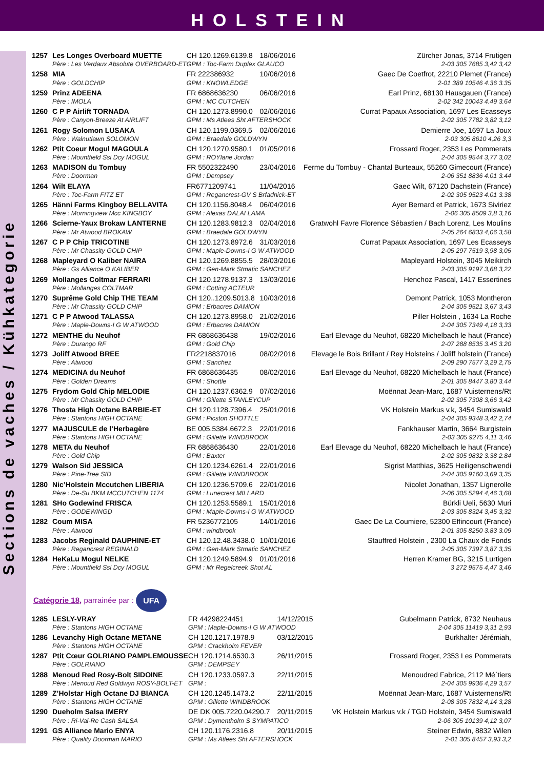HOLSTEIN
Sections de vaches / Kühkategorie
| 1257 | Les Longes Overboard MUETTE | CH 120.1269.6139.8 | 18/06/2016 | Zürcher Jonas, 3714 Frutigen |
| | Père : Les Verdaux Absolute OVERBOARD-ET | GPM : Toc-Farm Duplex GLAUCO | | 2-03 305 7685 3,42 3,42 |
| 1258 | MIA | FR 222386932 | 10/06/2016 | Gaec De Coetfrot, 22210 Plemet (France) |
| | Père : GOLDCHIP | GPM : KNOWLEDGE | | 2-01 389 10546 4.36 3.35 |
| 1259 | Prinz ADEENA | FR 6868636230 | 06/06/2016 | Earl Prinz, 68130 Hausgauen (France) |
| | Père : IMOLA | GPM : MC CUTCHEN | | 2-02 342 10043 4.49 3.64 |
| 1260 | C P P Airlift TORNADA | CH 120.1273.8990.0 | 02/06/2016 | Currat Papaux Association, 1697 Les Ecasseys |
| | Père : Canyon-Breeze At AIRLIFT | GPM : Ms Atlees Sht AFTERSHOCK | | 2-02 305 7782 3,82 3,12 |
| 1261 | Rogy Solomon LUSAKA | CH 120.1199.0369.5 | 02/06/2016 | Demierre Joe, 1697 La Joux |
| | Père : Walnutlawn SOLOMON | GPM : Braedale GOLDWYN | | 2-03 305 8610 4,26 3,3 |
| 1262 | Ptit Coeur Mogul MAGOULA | CH 120.1270.9580.1 | 01/05/2016 | Frossard Roger, 2353 Les Pommerats |
| | Père : Mountfield Ssi Dcy MOGUL | GPM : ROYlane Jordan | | 2-04 305 9544 3,77 3,02 |
| 1263 | MADISON du Tombuy | FR 5502322490 | 23/04/2016 | Ferme du Tombuy - Chantal Burteaux, 55260 Gimecourt (France) |
| | Père : Doorman | GPM : Dempsey | | 2-06 351 8836 4.01 3.44 |
| 1264 | Wilt ELAYA | FR6771209741 | 11/04/2016 | Gaec Wilt, 67120 Dachstein (France) |
| | Père : Toc-Farm FITZ ET | GPM : Regancrest-GV S Brfadnick-ET | | 2-02 305 9523 4.01 3.38 |
| 1265 | Hänni Farms Kingboy BELLAVITA | CH 120.1156.8048.4 | 06/04/2016 | Ayer Bernard et Patrick, 1673 Siviriez |
| | Père : Morningview Mcc KINGBOY | GPM : Alexas DALAI LAMA | | 2-06 305 8509 3,8 3,16 |
| 1266 | Scierne-Yaux Brokaw LANTERNE | CH 120.1283.9812.3 | 02/04/2016 | Gratwohl Favre Florence Sébastien / Bach Lorenz, Les Moulins |
| | Père : Mr Atwood BROKAW | GPM : Braedale GOLDWYN | | 2-05 264 6833 4,06 3,58 |
| 1267 | C P P Chip TRICOTINE | CH 120.1273.8972.6 | 31/03/2016 | Currat Papaux Association, 1697 Les Ecasseys |
| | Père : Mr Chassity GOLD CHIP | GPM : Maple-Downs-I G W ATWOOD | | 2-05 297 7519 3,98 3,05 |
| 1268 | Mapleyard O Kaliber NAIRA | CH 120.1269.8855.5 | 28/03/2016 | Mapleyard Holstein, 3045 Meikirch |
| | Père : Gs Alliance O KALIBER | GPM : Gen-Mark Stmatic SANCHEZ | | 2-03 305 9197 3,68 3,22 |
| 1269 | Mollanges Coltmar FERRARI | CH 120.1278.9137.3 | 13/03/2016 | Henchoz Pascal, 1417 Essertines |
| | Père : Mollanges COLTMAR | GPM : Cotting ACTEUR | | |
| 1270 | Suprême Gold Chip THE TEAM | CH 120..1209.5013.8 | 10/03/2016 | Demont Patrick, 1053 Montheron |
| | Père : Mr Chassity GOLD CHIP | GPM : Erbacres DAMION | | 2-04 305 9521 3,67 3,43 |
| 1271 | C P P Atwood TALASSA | CH 120.1273.8958.0 | 21/02/2016 | Piller Holstein , 1634 La Roche |
| | Père : Maple-Downs-I G W ATWOOD | GPM : Erbacres DAMION | | 2-04 305 7349 4,18 3,33 |
| 1272 | MENTHE du Neuhof | FR 6868636438 | 19/02/2016 | Earl Elevage du Neuhof, 68220 Michelbach le haut (France) |
| | Père : Durango RF | GPM : Gold Chip | | 2-07 288 8535 3.45 3.20 |
| 1273 | Joliff Atwood BREE | FR2218837016 | 08/02/2016 | Elevage le Bois Brillant / Rey Holsteins / Joliff holstein (France) |
| | Père : Atwood | GPM : Sanchez | | 2-09 290 7577 3,29 2,75 |
| 1274 | MEDICINA du Neuhof | FR 6868636435 | 08/02/2016 | Earl Elevage du Neuhof, 68220 Michelbach le haut (France) |
| | Père : Golden Dreams | GPM : Shottle | | 2-01 305 8447 3.80 3.44 |
| 1275 | Frydom Gold Chip MELODIE | CH 120.1237.6362.9 | 07/02/2016 | Moënnat Jean-Marc, 1687 Vuisternens/Rt |
| | Père : Mr Chassity GOLD CHIP | GPM : Gillette STANLEYCUP | | 2-02 305 7308 3,66 3,42 |
| 1276 | Thosta High Octane BARBIE-ET | CH 120.1128.7396.4 | 25/01/2016 | VK Holstein Markus v.k, 3454 Sumiswald |
| | Père : Stantons HIGH OCTANE | GPM : Picston SHOTTLE | | 2-04 305 9348 3,42 2,74 |
| 1277 | MAJUSCULE de l’Herbagère | BE 005.5384.6672.3 | 22/01/2016 | Fankhauser Martin, 3664 Burgistein |
| | Père : Stantons HIGH OCTANE | GPM : Gillette WINDBROOK | | 2-03 305 9275 4,11 3,46 |
| 1278 | META du Neuhof | FR 6868636430 | 22/01/2016 | Earl Elevage du Neuhof, 68220 Michelbach le haut (France) |
| | Père : Gold Chip | GPM : Baxter | | 2-02 305 9832 3.38 2.84 |
| 1279 | Walson Sid JESSICA | CH 120.1234.6261.4 | 22/01/2016 | Sigrist Matthias, 3625 Heiligenschwendi |
| | Père : Pine-Tree SID | GPM : Gillette WINDBROOK | | 2-04 305 9160 3,69 3,35 |
| 1280 | Nic’Holstein Mccutchen LIBERIA | CH 120.1236.5709.6 | 22/01/2016 | Nicolet Jonathan, 1357 Lignerolle |
| | Père : De-Su BKM MCCUTCHEN 1174 | GPM : Lunecrest MILLARD | | 2-06 305 5294 4,46 3,68 |
| 1281 | SHo Godewind FRISCA | CH 120.1253.5589.1 | 15/01/2016 | Bürkli Ueli, 5630 Muri |
| | Père : GODEWINGD | GPM : Maple-Downs-I G W ATWOOD | | 2-03 305 8324 3,45 3,32 |
| 1282 | Coum MISA | FR 5236772105 | 14/01/2016 | Gaec De La Coumiere, 52300 Effincourt (France) |
| | Père : Atwood | GPM : windbrook | | 2-01 305 8250 3.83 3.09 |
| 1283 | Jacobs Reginald DAUPHINE-ET | CH 120.12.48.3438.0 | 10/01/2016 | Stauffred Holstein , 2300 La Chaux de Fonds |
| | Père : Regancrest REGINALD | GPM : Gen-Mark Stmatic SANCHEZ | | 2-05 305 7397 3,87 3,35 |
| 1284 | HeKaLu Mogul NELKE | CH 120.1249.5894.9 | 01/01/2016 | Herren Kramer BG, 3215 Lurtigen |
| | Père : Mountfield Ssi Dcy MOGUL | GPM : Mr Regelcreek Shot AL | | 3 272 9575 4,47 3,46 |
Catégorie 18, parrainée par : UFA
| 1285 | LESLY-VRAY | FR 44298224451 | 14/12/2015 | Gubelmann Patrick, 8732 Neuhaus |
| | Père : Stantons HIGH OCTANE | GPM : Maple-Downs-I G W ATWOOD | | 2-04 305 11419 3,31 2,93 |
| 1286 | Levanchy High Octane METANE | CH 120.1217.1978.9 | 03/12/2015 | Burkhalter Jérémiah, |
| | Père : Stantons HIGH OCTANE | GPM : Crackholm FEVER | | |
| 1287 | Ptit Cœur GOLRIANO PAMPLEMOUSSE | CH 120.1214.6530.3 | 26/11/2015 | Frossard Roger, 2353 Les Pommerats |
| | Père : GOLRIANO | GPM : DEMPSEY | | |
| 1288 | Menoud Red Rosy-Bolt SIDOINE | CH 120.1233.0597.3 | 22/11/2015 | Menoudred Fabrice, 2112 Mé´tiers |
| | Père : Menoud Red Goldwyn ROSY-BOLT-ET | GPM : | | 2-04 305 9936 4,29 3,57 |
| 1289 | Z’Holstar High Octane DJ BIANCA | CH 120.1245.1473.2 | 22/11/2015 | Moënnat Jean-Marc, 1687 Vuisternens/Rt |
| | Père : Stantons HIGH OCTANE | GPM : Gillette WINDBROOK | | 2-08 305 7832 4,14 3,28 |
| 1290 | Dueholm Salsa IMERY | DE DK 005.7220.04290.7 | 20/11/2015 | VK Holstein Markus v.k / TGD Holstein, 3454 Sumiswald |
| | Père : Ri-Val-Re Cash SALSA | GPM : Dymentholm S SYMPATICO | | 2-06 305 10139 4,12 3,07 |
| 1291 | GS Alliance Mario ENYA | CH 120.1176.2316.8 | 20/11/2015 | Steiner Edwin, 8832 Wilen |
| | Père : Quality Doorman MARIO | GPM : Ms Atlees Sht AFTERSHOCK | | 2-01 305 8457 3,93 3,2 |